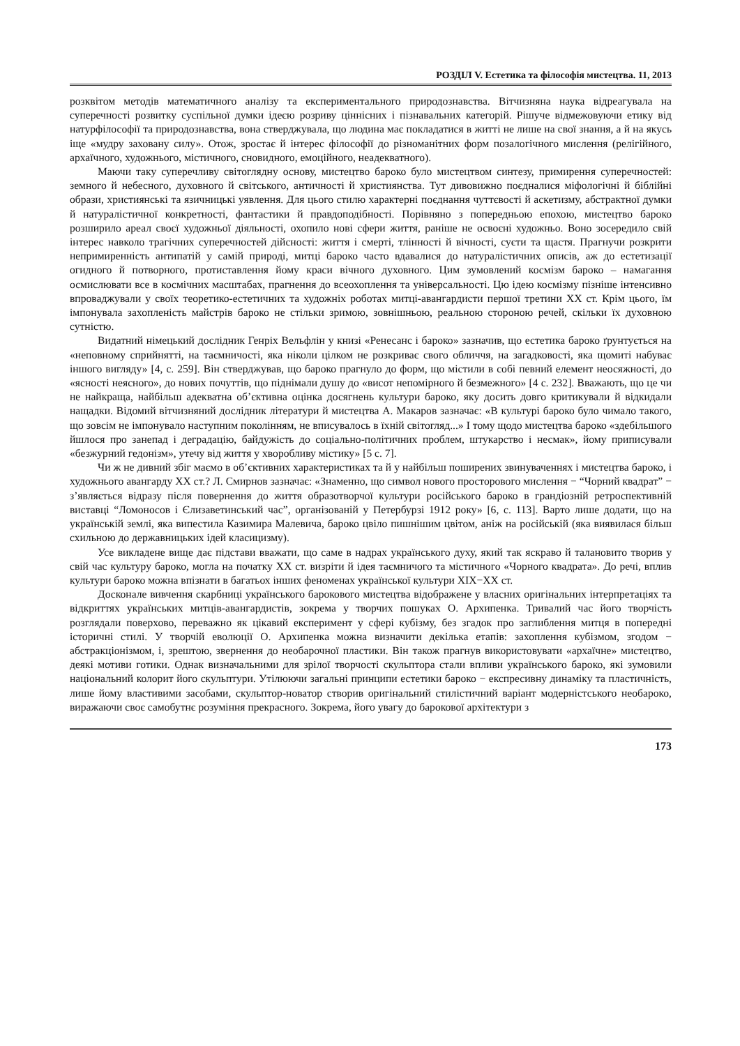РОЗДІЛ V. Естетика та філософія мистецтва. 11, 2013
розквітом методів математичного аналізу та експериментального природознавства. Вітчизняна наука відреагувала на суперечності розвитку суспільної думки ідеєю розриву ціннісних і пізнавальних категорій. Рішуче відмежовуючи етику від натурфілософії та природознавства, вона стверджувала, що людина має покладатися в житті не лише на свої знання, а й на якусь іще «мудру заховану силу». Отож, зростає й інтерес філософії до різноманітних форм позалогічного мислення (релігійного, архаїчного, художнього, містичного, сновидного, емоційного, неадекватного).
Маючи таку суперечливу світоглядну основу, мистецтво бароко було мистецтвом синтезу, примирення суперечностей: земного й небесного, духовного й світського, античності й християнства. Тут дивовижно поєдналися міфологічні й біблійні образи, християнські та язичницькі уявлення. Для цього стилю характерні поєднання чуттєвості й аскетизму, абстрактної думки й натуралістичної конкретності, фантастики й правдоподібності. Порівняно з попередньою епохою, мистецтво бароко розширило ареал своєї художньої діяльності, охопило нові сфери життя, раніше не освоєні художньо. Воно зосередило свій інтерес навколо трагічних суперечностей дійсності: життя і смерті, тлінності й вічності, суєти та щастя. Прагнучи розкрити непримиренність антипатій у самій природі, митці бароко часто вдавалися до натуралістичних описів, аж до естетизації огидного й потворного, протиставлення йому краси вічного духовного. Цим зумовлений космізм бароко – намагання осмислювати все в космічних масштабах, прагнення до всеохоплення та універсальності. Цю ідею космізму пізніше інтенсивно впроваджували у своїх теоретико-естетичних та художніх роботах митці-авангардисти першої третини ХХ ст. Крім цього, їм імпонувала захопленість майстрів бароко не стільки зримою, зовнішньою, реальною стороною речей, скільки їх духовною сутністю.
Видатний німецький дослідник Генріх Вельфлін у книзі «Ренесанс і бароко» зазначив, що естетика бароко ґрунтується на «неповному сприйнятті, на таємничості, яка ніколи цілком не розкриває свого обличчя, на загадковості, яка щомиті набуває іншого вигляду» [4, с. 259]. Він стверджував, що бароко прагнуло до форм, що містили в собі певний елемент неосяжності, до «ясності неясного», до нових почуттів, що піднімали душу до «висот непомірного й безмежного» [4 с. 232]. Вважають, що це чи не найкраща, найбільш адекватна об’єктивна оцінка досягнень культури бароко, яку досить довго критикували й відкидали нащадки. Відомий вітчизняний дослідник літератури й мистецтва А. Макаров зазначає: «В культурі бароко було чимало такого, що зовсім не імпонувало наступним поколінням, не вписувалось в їхній світогляд...» І тому щодо мистецтва бароко «здебільшого йшлося про занепад і деградацію, байдужість до соціально-політичних проблем, штукарство і несмак», йому приписували «безжурний гедонізм», утечу від життя у хворобливу містику» [5 с. 7].
Чи ж не дивний збіг маємо в об’єктивних характеристиках та й у найбільш поширених звинуваченнях і мистецтва бароко, і художнього авангарду ХХ ст.? Л. Смирнов зазначає: «Знаменно, що символ нового просторового мислення − “Чорний квадрат” − з’являється відразу після повернення до життя образотворчої культури російського бароко в грандіозній ретроспективній виставці “Ломоносов і Єлизаветинський час”, організованій у Петербурзі 1912 року» [6, с. 113]. Варто лише додати, що на українській землі, яка випестила Казимира Малевича, бароко цвіло пишнішим цвітом, аніж на російській (яка виявилася більш схильною до державницьких ідей класицизму).
Усе викладене вище дає підстави вважати, що саме в надрах українського духу, який так яскраво й талановито творив у свій час культуру бароко, могла на початку ХХ ст. визріти й ідея таємничого та містичного «Чорного квадрата». До речі, вплив культури бароко можна впізнати в багатьох інших феноменах української культури ХІХ−ХХ ст.
Досконале вивчення скарбниці українського барокового мистецтва відображене у власних оригінальних інтерпретаціях та відкриттях українських митців-авангардистів, зокрема у творчих пошуках О. Архипенка. Тривалий час його творчість розглядали поверхово, переважно як цікавий експеримент у сфері кубізму, без згадок про заглиблення митця в попередні історичні стилі. У творчій еволюції О. Архипенка можна визначити декілька етапів: захоплення кубізмом, згодом − абстракціонізмом, і, зрештою, звернення до необарочної пластики. Він також прагнув використовувати «архаїчне» мистецтво, деякі мотиви готики. Однак визначальними для зрілої творчості скульптора стали впливи українського бароко, які зумовили національний колорит його скульптури. Утілюючи загальні принципи естетики бароко − експресивну динаміку та пластичність, лише йому властивими засобами, скульптор-новатор створив оригінальний стилістичний варіант модерністського необароко, виражаючи своє самобутнє розуміння прекрасного. Зокрема, його увагу до барокової архітектури з
173